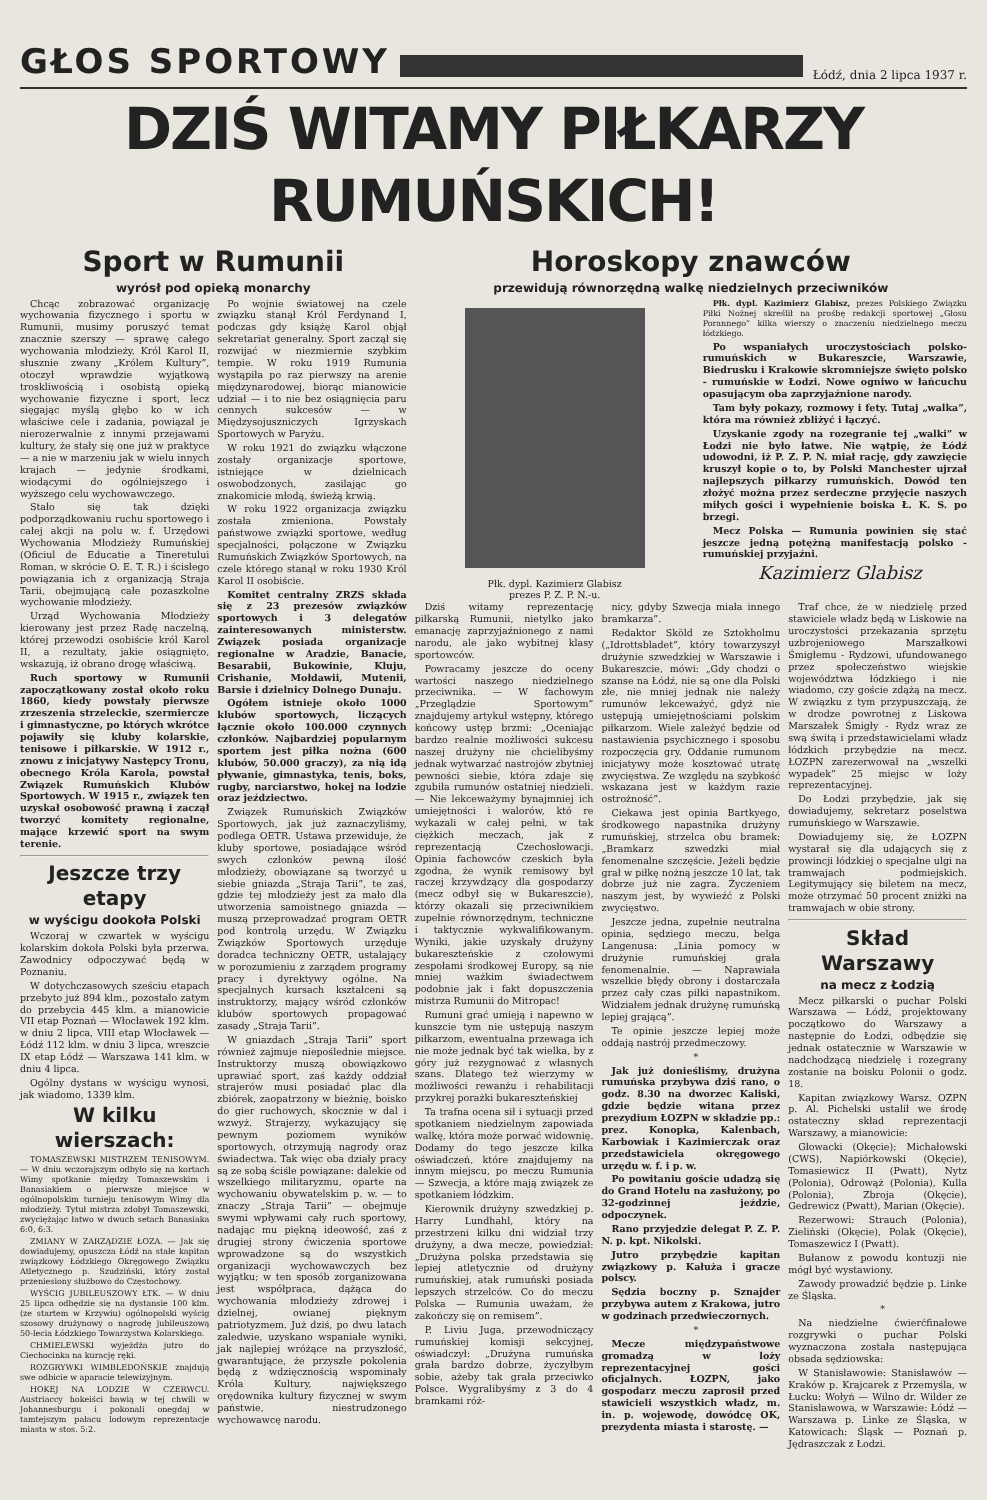GŁOS SPORTOWY
Łódź, dnia 2 lipca 1937 r.
DZIŚ WITAMY PIŁKARZY RUMUŃSKICH!
Sport w Rumunii
wyrósł pod opieką monarchy
Chcąc zobrazować organizację wychowania fizycznego i sportu w Rumunii, musimy poruszyć temat znacznie szerszy — sprawę całego wychowania młodzieży. Król Karol II, słusznie zwany „Królem Kultury”, otoczył wprawdzie wyjątkową troskliwością i osobistą opieką wychowanie fizyczne i sport, lecz sięgając myślą głębo ko w ich właściwe cele i zadania, powiązał je nierozerwalnie z innymi przejawami kultury, że stały się one już w praktyce — a nie w marzeniu jak w wielu innych krajach — jedynie środkami, wiodącymi do ogólniejszego i wyższego celu wychowawczego.
Stało się tak dzięki podporządkowaniu ruchu sportowego i całej akcji na polu w. f. Urzędowi Wychowania Młodzieży Rumuńskiej (Oficiul de Educatie a Tineretului Roman, w skrócie O. E. T. R.) i ścisłego powiązania ich z organizacją Straja Tarii, obejmującą całe pozaszkolne wychowanie młodzieży.
Urząd Wychowania Młodzieży kierowany jest przez Radę naczelną, której przewodzi osobiście król Karol II, a rezultaty, jakie osiągnięto, wskazują, iż obrano drogę właściwą.
Ruch sportowy w Rumunii zapoczątkowany został około roku 1860, kiedy powstały pierwsze zrzeszenia strzeleckie, szermiercze i gimnastyczne, po których wkrótce pojawiły się kluby kolarskie, tenisowe i piłkarskie. W 1912 r., znowu z inicjatywy Następcy Tronu, obecnego Króla Karola, powstał Związek Rumuńskich Klubów Sportowych. W 1915 r., związek ten uzyskał osobowość prawną i zaczął tworzyć komitety regionalne, mające krzewić sport na swym terenie.
Jeszcze trzy etapy
w wyścigu dookoła Polski
Wczoraj w czwartek w wyścigu kolarskim dokoła Polski była przerwa. Zawodnicy odpoczywać będą w Poznaniu.
W dotychczasowych sześciu etapach przebyto już 894 klm., pozostało zatym do przebycia 445 klm. a mianowicie VII etap Poznań — Włocławek 192 klm. w dniu 2 lipca, VIII etap Włocławek — Łódź 112 klm. w dniu 3 lipca, wreszcie IX etap Łódź — Warszawa 141 klm. w dniu 4 lipca.
Ogólny dystans w wyścigu wynosi, jak wiadomo, 1339 klm.
W kilku wierszach:
TOMASZEWSKI MISTRZEM TENISOWYM. — W dniu wczorajszym odbyło się na kortach Wimy spotkanie między Tomaszewskim i Banasiakiem o pierwsze miejsce w ogólnopolskim turnieju tenisowym Wimy dla młodzieży. Tytuł mistrza zdobył Tomaszewski, zwyciężając łatwo w dwuch setach Banasiaka 6:0, 6:3.
ZMIANY W ZARZĄDZIE ŁOZA. — Jak się dowiadujemy, opuszcza Łódź na stałe kapitan związkowy Łódzkiego Okręgowego Związku Atletycznego p. Szudziński, który został przeniesiony służbowo do Częstochowy.
WYŚCIG JUBILEUSZOWY ŁTK. — W dniu 25 lipca odbędzie się na dystansie 100 klm. (ze startem w Krzywiu) ogólnopolski wyścig szosowy drużynowy o nagrodę jubileuszową 50-lecia Łódzkiego Towarzystwa Kolarskiego.
CHMIELEWSKI wyjeżdża jutro do Ciechocinka na kurację ręki.
ROZGRYWKI WIMBLEDOŃSKIE znajdują swe odbicie w aparacie telewizyjnym.
HOKEJ NA LODZIE W CZERWCU. Austriaccy hokeiści bawią w tej chwili w Johannesburgu i pokonali onegdaj w tamtejszym pałacu lodowym reprezentacje miasta w stos. 5:2.
Po wojnie światowej na czele związku stanął Król Ferdynand I, podczas gdy książę Karol objął sekretariat generalny. Sport zaczął się rozwijać w niezmiernie szybkim tempie. W roku 1919 Rumunia wystąpiła po raz pierwszy na arenie międzynarodowej, biorąc mianowicie udział — i to nie bez osiągnięcia paru cennych sukcesów — w Międzysojuszniczych Igrzyskach Sportowych w Paryżu.
W roku 1921 do związku włączone zostały organizacje sportowe, istniejące w dzielnicach oswobodzonych, zasilając go znakomicie młodą, świeżą krwią.
W roku 1922 organizacja związku została zmieniona. Powstały państwowe związki sportowe, według specjalności, połączone w Związku Rumuńskich Związków Sportowych, na czele którego stanął w roku 1930 Król Karol II osobiście.
Komitet centralny ZRZS składa się z 23 prezesów związków sportowych i 3 delegatów zainteresowanych ministerstw. Związek posiada organizacje regionalne w Aradzie, Banacie, Besarabii, Bukowinie, Kluju, Crishanie, Mołdawii, Mutenii, Barsie i dzielnicy Dolnego Dunaju.
Ogółem istnieje około 1000 klubów sportowych, liczących łącznie około 100.000 czynnych członków. Najbardziej popularnym sportem jest piłka nożna (600 klubów, 50.000 graczy), za nią idą pływanie, gimnastyka, tenis, boks, rugby, narciarstwo, hokej na lodzie oraz jeździectwo.
Związek Rumuńskich Związków Sportowych, jak już zaznaczyliśmy, podlega OETR. Ustawa przewiduje, że kluby sportowe, posiadające wśród swych członków pewną ilość młodzieży, obowiązane są tworzyć u siebie gniazda „Straja Tarii”, te zaś, gdzie tej młodzieży jest za mało dla utworzenia samoistnego gniazda — muszą przeprowadzać program OETR pod kontrolą urzędu. W Związku Związków Sportowych urzęduje doradca techniczny OETR, ustalający w porozumieniu z zarządem programy pracy i dyrektywy ogólne. Na specjalnych kursach kształceni są instruktorzy, mający wśród członków klubów sportowych propagować zasady „Straja Tarii”.
W gniazdach „Straja Tarii” sport również zajmuje niepoślednie miejsce. Instruktorzy muszą obowiązkowo uprawiać sport, zaś każdy oddział strajerów musi posiadać plac dla zbiórek, zaopatrzony w bieżnię, boisko do gier ruchowych, skocznie w dal i wzwyż. Strajerzy, wykazujący się pewnym poziomem wyników sportowych, otrzymują nagrody oraz świadectwa. Tak więc oba działy pracy są ze sobą ściśle powiązane: dalekie od wszelkiego militaryzmu, oparte na wychowaniu obywatelskim p. w. — to znaczy „Straja Tarii” — obejmuje swymi wpływami cały ruch sportowy, nadając mu piękną ideowość, zaś z drugiej strony ćwiczenia sportowe wprowadzone są do wszystkich organizacji wychowawczych bez wyjątku; w ten sposób zorganizowana jest współpraca, dążąca do wychowania młodzieży zdrowej i dzielnej, owianej pięknym patriotyzmem. Już dziś, po dwu latach zaledwie, uzyskano wspaniałe wyniki, jak najlepiej wróżące na przyszłość, gwarantujące, że przyszłe pokolenia będą z wdzięcznością wspominały Króla Kultury, największego orędownika kultury fizycznej w swym państwie, niestrudzonego wychowawcę narodu.
Horoskopy znawców
przewidują równorzędną walkę niedzielnych przeciwników
Płk. dypl. Kazimierz Glabisz
prezes P. Z. P. N.-u.
Płk. dypl. Kazimierz Glabisz, prezes Polskiego Związku Piłki Nożnej skreślił na prośbę redakcji sportowej „Głosu Porannego” kilka wierszy o znaczeniu niedzielnego meczu łódzkiego.
Po wspaniałych uroczystościach polsko-rumuńskich w Bukareszcie, Warszawie, Biedrusku i Krakowie skromniejsze święto polsko - rumuńskie w Łodzi. Nowe ogniwo w łańcuchu opasującym oba zaprzyjaźnione narody.
Tam były pokazy, rozmowy i fety. Tutaj „walka”, która ma również zbliżyć i łączyć.
Uzyskanie zgody na rozegranie tej „walki” w Łodzi nie było łatwe. Nie wątpię, że Łódź udowodni, iż P. Z. P. N. miał rację, gdy zawzięcie kruszył kopie o to, by Polski Manchester ujrzał najlepszych piłkarzy rumuńskich. Dowód ten złożyć można przez serdeczne przyjęcie naszych miłych gości i wypełnienie boiska Ł. K. S. po brzegi.
Mecz Polska — Rumunia powinien się stać jeszcze jedną potężną manifestacją polsko - rumuńskiej przyjaźni.
Kazimierz Glabisz
Dziś witamy reprezentację piłkarską Rumunii, nietylko jako emanację zaprzyjaźnionego z nami narodu, ale jako wybitnej klasy sportowców.
Powracamy jeszcze do oceny wartości naszego niedzielnego przeciwnika. — W fachowym „Przeglądzie Sportowym” znajdujemy artykuł wstępny, którego końcowy ustęp brzmi: „Oceniając bardzo realnie możliwości sukcesu naszej drużyny nie chcielibyśmy jednak wytwarzać nastrojów zbytniej pewności siebie, która zdaje się zgubiła rumunów ostatniej niedzieli. — Nie lekceważymy bynajmniej ich umiejętności i walorów, któ re wykazali w całej pełni, w tak ciężkich meczach, jak z reprezentacją Czechosłowacji. Opinia fachowców czeskich była zgodna, że wynik remisowy był raczej krzywdzący dla gospodarzy (mecz odbył się w Bukareszcie), którzy okazali się przeciwnikiem zupełnie równorzędnym, techniczne i taktycznie wykwalifikowanym. Wyniki, jakie uzyskały drużyny bukareszteńskie z czołowymi zespołami środkowej Europy, są nie mniej ważkim świadectwem podobnie jak i fakt dopuszczenia mistrza Rumunii do Mitropac!
Rumuni grać umieją i napewno w kunszcie tym nie ustępują naszym piłkarzom, ewentualna przewaga ich nie może jednak być tak wielka, by z góry już rezygnować z własnych szans. Dlatego też wierzymy w możliwości rewanżu i rehabilitacji przykrej porażki bukareszteńskiej
Ta trafna ocena sił i sytuacji przed spotkaniem niedzielnym zapowiada walkę, która może porwać widownię. Dodamy do tego jeszcze kilka oświadczeń, które znajdujemy na innym miejscu, po meczu Rumunia — Szwecja, a które mają związek ze spotkaniem łódzkim.
Kierownik drużyny szwedzkiej p. Harry Lundhahl, który na przestrzeni kilku dni widział trzy drużyny, a dwa mecze, powiedział: „Drużyna polska przedstawia się lepiej atletycznie od drużyny rumuńskiej, atak rumuński posiada lepszych strzelców. Co do meczu Polska — Rumunia uważam, że zakończy się on remisem”.
P. Liviu Juga, przewodniczący rumuńskiej komisji sekcyjnej, oświadczył: „Drużyna rumuńska grała bardzo dobrze, życzyłbym sobie, ażeby tak grała przeciwko Polsce. Wygralibyśmy z 3 do 4 bramkami róż-
nicy, gdyby Szwecja miała innego bramkarza”.
Redaktor Sköld ze Sztokholmu („Idrottsbladet”, który towarzyszył drużynie szwedzkiej w Warszawie i Bukareszcie, mówi: „Gdy chodzi o szanse na Łódź, nie są one dla Polski złe, nie mniej jednak nie należy rumunów lekceważyć, gdyż nie ustępują umiejętnościami polskim piłkarzom. Wiele zależyć będzie od nastawienia psychicznego i sposobu rozpoczęcia gry. Oddanie rumunom inicjatywy może kosztować utratę zwycięstwa. Ze względu na szybkość wskazana jest w każdym razie ostrożność”.
Ciekawa jest opinia Bartkyego, środkowego napastnika drużyny rumuńskiej, strzelca obu bramek: „Bramkarz szwedzki miał fenomenalne szczęście. Jeżeli będzie grał w piłkę nożną jeszcze 10 lat, tak dobrze już nie zagra. Życzeniem naszym jest, by wywieźć z Polski zwycięstwo.
Jeszcze jedna, zupełnie neutralna opinia, sędziego meczu, belga Langenusa: „Linia pomocy w drużynie rumuńskiej grała fenomenalnie. — Naprawiała wszelkie błędy obrony i dostarczała przez cały czas piłki napastnikom. Widziałem jednak drużynę rumuńską lepiej grającą”.
Te opinie jeszcze lepiej może oddają nastrój przedmeczowy.
*
Jak już donieśliśmy, drużyna rumuńska przybywa dziś rano, o godz. 8.30 na dworzec Kaliski, gdzie będzie witana przez prezydium ŁOZPN w składzie pp.: prez. Konopka, Kalenbach, Karbowiak i Kazimierczak oraz przedstawiciela okręgowego urzędu w. f. i p. w.
Po powitaniu goście udadzą się do Grand Hotelu na zasłużony, po 32-godzinnej jeździe, odpoczynek.
Rano przyjedzie delegat P. Z. P. N. p. kpt. Nikolski.
Jutro przybędzie kapitan związkowy p. Kałuża i gracze polscy.
Sędzia boczny p. Sznajder przybywa autem z Krakowa, jutro w godzinach przedwieczornych.
*
Mecze międzypaństwowe gromadzą w loży reprezentacyjnej gości oficjalnych. ŁOZPN, jako gospodarz meczu zaprosił przed stawicieli wszystkich władz, m. in. p. wojewodę, dowódcę OK, prezydenta miasta i starostę. —
Traf chce, że w niedzielę przed stawiciele władz będą w Liskowie na uroczystości przekazania sprzętu uzbrojeniowego Marszałkowi Śmigłemu - Rydzowi, ufundowanego przez społeczeństwo wiejskie województwa łódzkiego i nie wiadomo, czy goście zdążą na mecz. W związku z tym przypuszczają, że w drodze powrotnej z Liskowa Marszałek Śmigły - Rydz wraz ze swą świtą i przedstawicielami władz łódzkich przybędzie na mecz. ŁOZPN zarezerwował na „wszelki wypadek” 25 miejsc w loży reprezentacyjnej.
Do Łodzi przybędzie, jak się dowiadujemy, sekretarz poselstwa rumuńskiego w Warszawie.
Dowiadujemy się, że ŁOZPN wystarał się dla udających się z prowincji łódzkiej o specjalne ulgi na tramwajach podmiejskich. Legitymujący się biletem na mecz, może otrzymać 50 procent zniżki na tramwajach w obie strony.
Skład Warszawy
na mecz z Łodzią
Mecz piłkarski o puchar Polski Warszawa — Łódź, projektowany początkowo do Warszawy a następnie do Łodzi, odbędzie się jednak ostatecznie w Warszawie w nadchodzącą niedzielę i rozegrany zostanie na boisku Polonii o godz. 18.
Kapitan związkowy Warsz. OZPN p. Al. Pichelski ustalił we środę ostateczny skład reprezentacji Warszawy, a mianowicie:
Głowacki (Okęcie); Michałowski (CWS), Napiórkowski (Okęcie), Tomasiewicz II (Pwatt), Nytz (Polonia), Odrowąż (Polonia), Kulla (Polonia), Zbroja (Okęcie), Gedrewicz (Pwatt), Marian (Okęcie).
Rezerwowi: Strauch (Polonia), Zieliński (Okęcie), Polak (Okęcie), Tomaszewicz I (Pwatt).
Bułanow z powodu kontuzji nie mógł być wystawiony.
Zawody prowadzić będzie p. Linke ze Śląska.
*
Na niedzielne ćwierćfinałowe rozgrywki o puchar Polski wyznaczona została następująca obsada sędziowska:
W Stanisławowie: Stanisławów — Kraków p. Krajcarek z Przemyśla, w Łucku: Wołyń — Wilno dr. Wilder ze Stanisławowa, w Warszawie: Łódź — Warszawa p. Linke ze Śląska, w Katowicach: Śląsk — Poznań p. Jędraszczak z Łodzi.